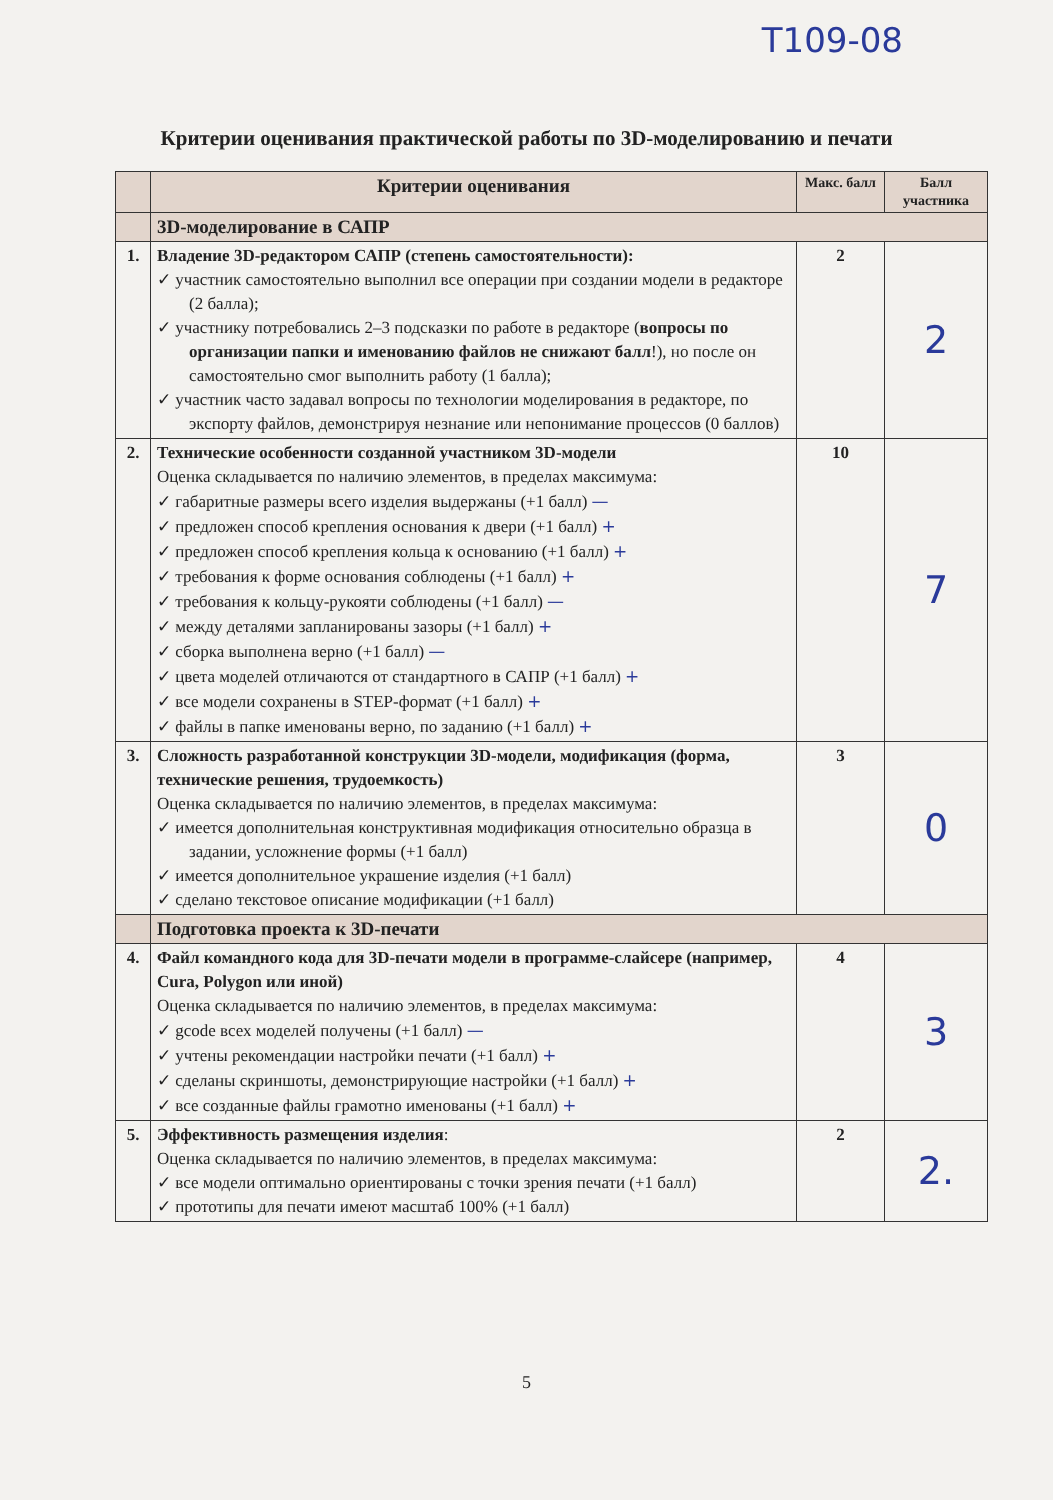T109-08
Критерии оценивания практической работы по 3D-моделированию и печати
| | Критерии оценивания | Макс. балл | Балл участника |
| --- | --- | --- | --- |
| | 3D-моделирование в САПР | | |
| 1. | Владение 3D-редактором САПР (степень самостоятельности): ✓ участник самостоятельно выполнил все операции при создании модели в редакторе (2 балла); ✓ участнику потребовались 2–3 подсказки по работе в редакторе ( вопросы по организации папки и именованию файлов не снижают балл !), но после он самостоятельно смог выполнить работу (1 балла); ✓ участник часто задавал вопросы по технологии моделирования в редакторе, по экспорту файлов, демонстрируя незнание или непонимание процессов (0 баллов) | 2 | 2 |
| 2. | Технические особенности созданной участником 3D-модели Оценка складывается по наличию элементов, в пределах максимума: ✓ габаритные размеры всего изделия выдержаны (+1 балл) — ✓ предложен способ крепления основания к двери (+1 балл) + ✓ предложен способ крепления кольца к основанию (+1 балл) + ✓ требования к форме основания соблюдены (+1 балл) + ✓ требования к кольцу-рукояти соблюдены (+1 балл) — ✓ между деталями запланированы зазоры (+1 балл) + ✓ сборка выполнена верно (+1 балл) — ✓ цвета моделей отличаются от стандартного в САПР (+1 балл) + ✓ все модели сохранены в STEP-формат (+1 балл) + ✓ файлы в папке именованы верно, по заданию (+1 балл) + | 10 | 7 |
| 3. | Сложность разработанной конструкции 3D-модели, модификация (форма, технические решения, трудоемкость) Оценка складывается по наличию элементов, в пределах максимума: ✓ имеется дополнительная конструктивная модификация относительно образца в задании, усложнение формы (+1 балл) ✓ имеется дополнительное украшение изделия (+1 балл) ✓ сделано текстовое описание модификации (+1 балл) | 3 | 0 |
| | Подготовка проекта к 3D-печати | | |
| 4. | Файл командного кода для 3D-печати модели в программе-слайсере (например, Cura, Polygon или иной) Оценка складывается по наличию элементов, в пределах максимума: ✓ gcode всех моделей получены (+1 балл) — ✓ учтены рекомендации настройки печати (+1 балл) + ✓ сделаны скриншоты, демонстрирующие настройки (+1 балл) + ✓ все созданные файлы грамотно именованы (+1 балл) + | 4 | 3 |
| 5. | Эффективность размещения изделия : Оценка складывается по наличию элементов, в пределах максимума: ✓ все модели оптимально ориентированы с точки зрения печати (+1 балл) ✓ прототипы для печати имеют масштаб 100% (+1 балл) | 2 | 2. |
5